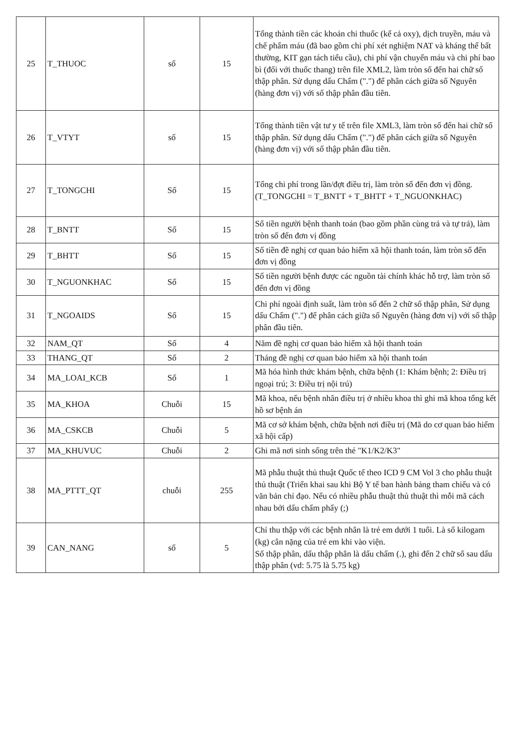| 25 | T_THUOC | số | 15 | Tổng thành tiền các khoản chi thuốc (kể cả oxy), dịch truyền, máu và chế phẩm máu (đã bao gồm chi phí xét nghiệm NAT và kháng thể bất thường, KIT gạn tách tiểu cầu), chi phí vận chuyển máu và chi phí bao bì (đối với thuốc thang) trên file XML2, làm tròn số đến hai chữ số thập phân. Sử dụng dấu Chấm (".") để phân cách giữa số Nguyên (hàng đơn vị) với số thập phân đầu tiên. |
| 26 | T_VTYT | số | 15 | Tổng thành tiền vật tư y tế trên file XML3, làm tròn số đến hai chữ số thập phân. Sử dụng dấu Chấm (".") để phân cách giữa số Nguyên (hàng đơn vị) với số thập phân đầu tiên. |
| 27 | T_TONGCHI | Số | 15 | Tổng chi phí trong lần/đợt điều trị, làm tròn số đến đơn vị đồng. (T_TONGCHI = T_BNTT + T_BHTT + T_NGUONKHAC) |
| 28 | T_BNTT | Số | 15 | Số tiền người bệnh thanh toán (bao gồm phần cùng trả và tự trả), làm tròn số đến đơn vị đồng |
| 29 | T_BHTT | Số | 15 | Số tiền đề nghị cơ quan bảo hiểm xã hội thanh toán, làm tròn số đến đơn vị đồng |
| 30 | T_NGUONKHAC | Số | 15 | Số tiền người bệnh được các nguồn tài chính khác hỗ trợ, làm tròn số đến đơn vị đồng |
| 31 | T_NGOAIDS | Số | 15 | Chi phí ngoài định suất, làm tròn số đến 2 chữ số thập phân, Sử dụng dấu Chấm (".") để phân cách giữa số Nguyên (hàng đơn vị) với số thập phân đầu tiên. |
| 32 | NAM_QT | Số | 4 | Năm đề nghị cơ quan bảo hiểm xã hội thanh toán |
| 33 | THANG_QT | Số | 2 | Tháng đề nghị cơ quan bảo hiểm xã hội thanh toán |
| 34 | MA_LOAI_KCB | Số | 1 | Mã hóa hình thức khám bệnh, chữa bệnh (1: Khám bệnh; 2: Điều trị ngoại trú; 3: Điều trị nội trú) |
| 35 | MA_KHOA | Chuỗi | 15 | Mã khoa, nếu bệnh nhân điều trị ở nhiều khoa thì ghi mã khoa tổng kết hồ sơ bệnh án |
| 36 | MA_CSKCB | Chuỗi | 5 | Mã cơ sở khám bệnh, chữa bệnh nơi điều trị (Mã do cơ quan bảo hiểm xã hội cấp) |
| 37 | MA_KHUVUC | Chuỗi | 2 | Ghi mã nơi sinh sống trên thẻ "K1/K2/K3" |
| 38 | MA_PTTT_QT | chuỗi | 255 | Mã phẫu thuật thủ thuật Quốc tế theo ICD 9 CM Vol 3 cho phẫu thuật thủ thuật (Triển khai sau khi Bộ Y tế ban hành bảng tham chiếu và có văn bản chỉ đạo. Nếu có nhiều phẫu thuật thủ thuật thì mỗi mã cách nhau bởi dấu chấm phẩy (;) |
| 39 | CAN_NANG | số | 5 | Chỉ thu thập với các bệnh nhân là trẻ em dưới 1 tuổi. Là số kilogam (kg) cân nặng của trẻ em khi vào viện. Số thập phân, dấu thập phân là dấu chấm (.), ghi đến 2 chữ số sau dấu thập phân (vd: 5.75 là 5.75 kg) |